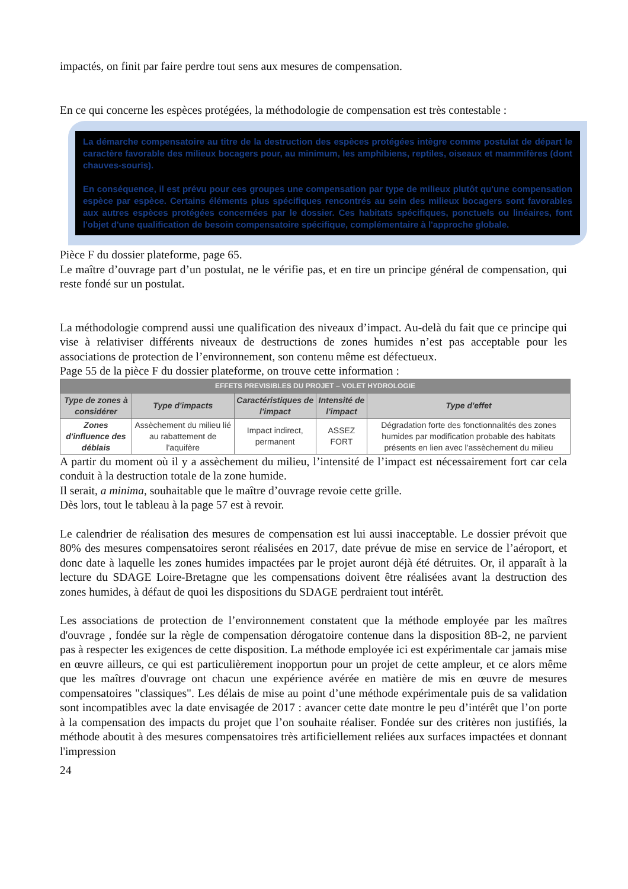impactés, on finit par faire perdre tout sens aux mesures de compensation.
En ce qui concerne les espèces protégées, la méthodologie de compensation est très contestable :
La démarche compensatoire au titre de la destruction des espèces protégées intègre comme postulat de départ le caractère favorable des milieux bocagers pour, au minimum, les amphibiens, reptiles, oiseaux et mammifères (dont chauves-souris).
En conséquence, il est prévu pour ces groupes une compensation par type de milieux plutôt qu'une compensation espèce par espèce. Certains éléments plus spécifiques rencontrés au sein des milieux bocagers sont favorables aux autres espèces protégées concernées par le dossier. Ces habitats spécifiques, ponctuels ou linéaires, font l'objet d'une qualification de besoin compensatoire spécifique, complémentaire à l'approche globale.
Pièce F du dossier plateforme, page 65.
Le maître d’ouvrage part d’un postulat, ne le vérifie pas, et en tire un principe général de compensation, qui reste fondé sur un postulat.
La méthodologie comprend aussi une qualification des niveaux d’impact. Au-delà du fait que ce principe qui vise à relativiser différents niveaux de destructions de zones humides n’est pas acceptable pour les associations de protection de l’environnement, son contenu même est défectueux.
Page 55 de la pièce F du dossier plateforme, on trouve cette information :
| EFFETS PREVISIBLES DU PROJET – VOLET HYDROLOGIE | | | | |
| --- | --- | --- | --- | --- |
| Type de zones à considérer | Type d'impacts | Caractéristiques de l'impact | Intensité de l'impact | Type d'effet |
| Zones d'influence des déblais | Assèchement du milieu lié au rabattement de l'aquifère | Impact indirect, permanent | ASSEZ FORT | Dégradation forte des fonctionnalités des zones humides par modification probable des habitats présents en lien avec l'assèchement du milieu |
A partir du moment où il y a assèchement du milieu, l’intensité de l’impact est nécessairement fort car cela conduit à la destruction totale de la zone humide.
Il serait, a minima, souhaitable que le maître d’ouvrage revoie cette grille.
Dès lors, tout le tableau à la page 57 est à revoir.
Le calendrier de réalisation des mesures de compensation est lui aussi inacceptable. Le dossier prévoit que 80% des mesures compensatoires seront réalisées en 2017, date prévue de mise en service de l’aéroport, et donc date à laquelle les zones humides impactées par le projet auront déjà été détruites. Or, il apparaît à la lecture du SDAGE Loire-Bretagne que les compensations doivent être réalisées avant la destruction des zones humides, à défaut de quoi les dispositions du SDAGE perdraient tout intérêt.
Les associations de protection de l’environnement constatent que la méthode employée par les maîtres d'ouvrage , fondée sur la règle de compensation dérogatoire contenue dans la disposition 8B-2, ne parvient pas à respecter les exigences de cette disposition. La méthode employée ici est expérimentale car jamais mise en œuvre ailleurs, ce qui est particulièrement inopportun pour un projet de cette ampleur, et ce alors même que les maîtres d'ouvrage ont chacun une expérience avérée en matière de mis en œuvre de mesures compensatoires "classiques". Les délais de mise au point d’une méthode expérimentale puis de sa validation sont incompatibles avec la date envisagée de 2017 : avancer cette date montre le peu d’intérêt que l’on porte à la compensation des impacts du projet que l’on souhaite réaliser. Fondée sur des critères non justifiés, la méthode aboutit à des mesures compensatoires très artificiellement reliées aux surfaces impactées et donnant l'impression
24